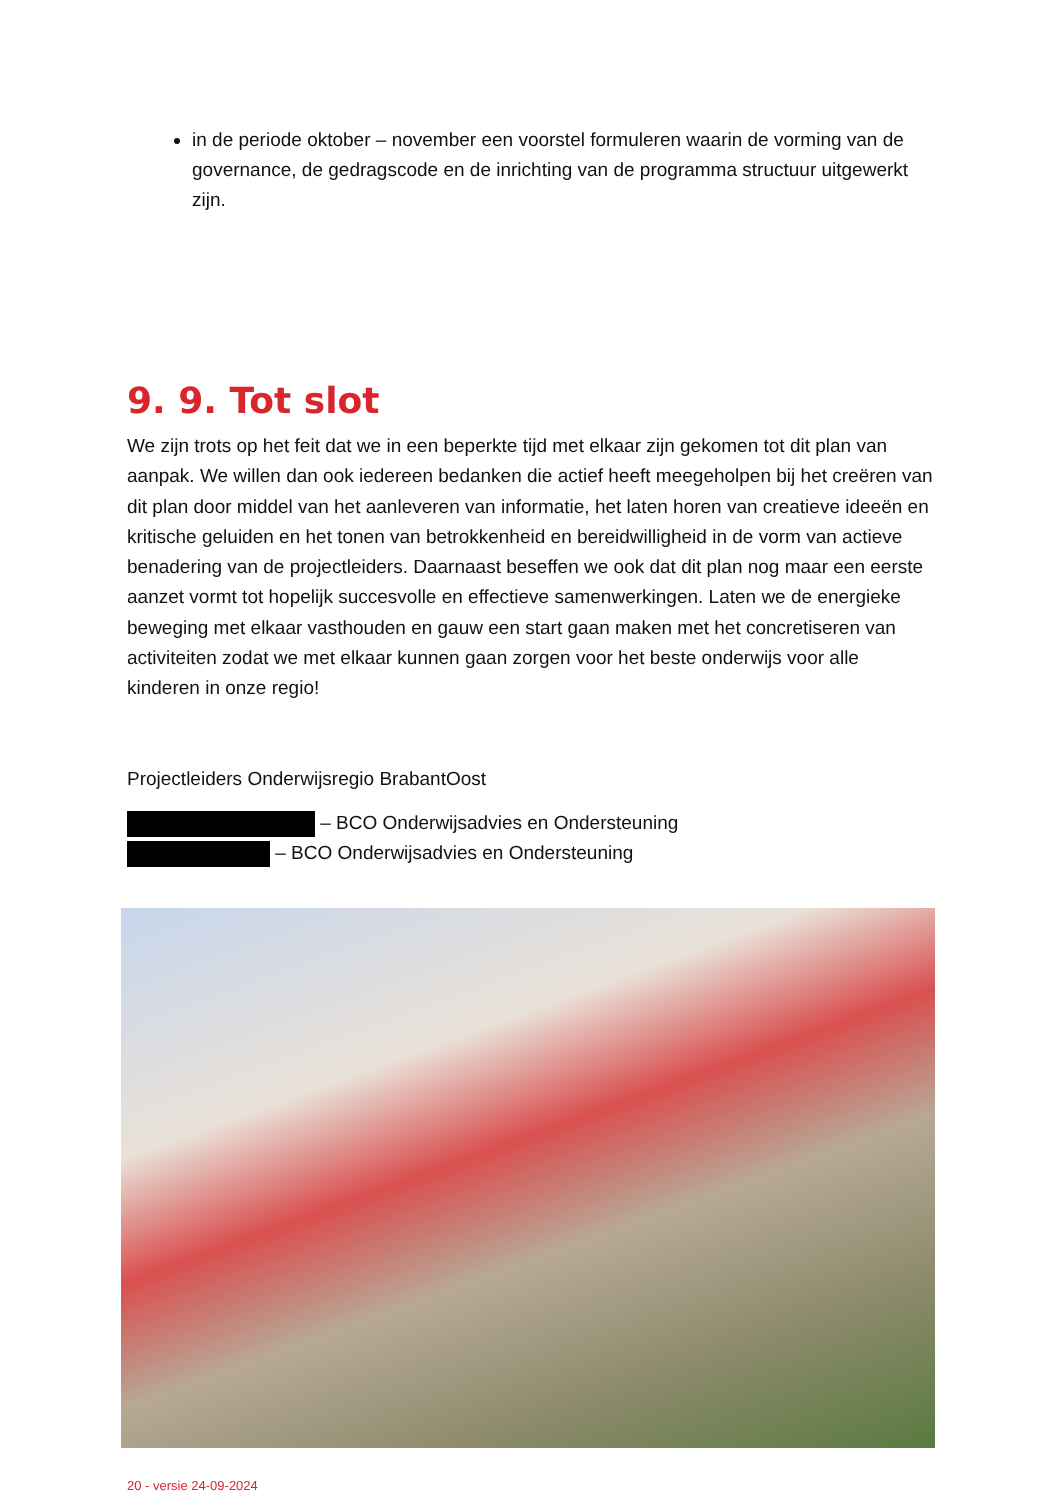in de periode oktober – november een voorstel formuleren waarin de vorming van de governance, de gedragscode en de inrichting van de programma structuur uitgewerkt zijn.
9. 9. Tot slot
We zijn trots op het feit dat we in een beperkte tijd met elkaar zijn gekomen tot dit plan van aanpak. We willen dan ook iedereen bedanken die actief heeft meegeholpen bij het creëren van dit plan door middel van het aanleveren van informatie, het laten horen van creatieve ideeën en kritische geluiden en het tonen van betrokkenheid en bereidwilligheid in de vorm van actieve benadering van de projectleiders. Daarnaast beseffen we ook dat dit plan nog maar een eerste aanzet vormt tot hopelijk succesvolle en effectieve samenwerkingen. Laten we de energieke beweging met elkaar vasthouden en gauw een start gaan maken met het concretiseren van activiteiten zodat we met elkaar kunnen gaan zorgen voor het beste onderwijs voor alle kinderen in onze regio!
Projectleiders Onderwijsregio BrabantOost
– BCO Onderwijsadvies en Ondersteuning
– BCO Onderwijsadvies en Ondersteuning
20 - versie 24-09-2024